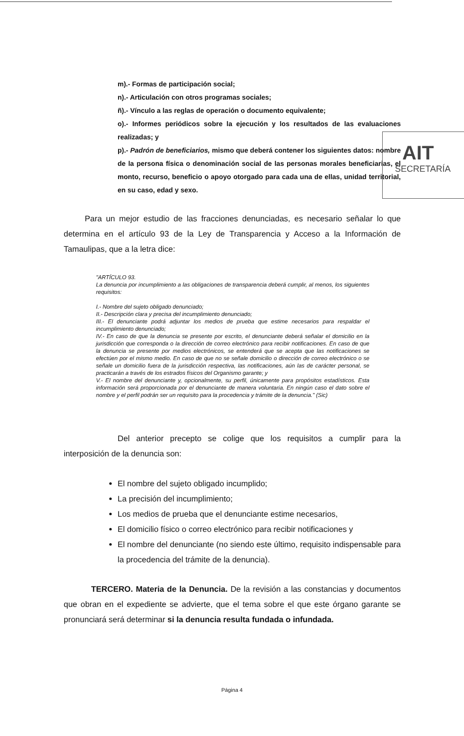m).- Formas de participación social;
n).- Articulación con otros programas sociales;
ñ).- Vínculo a las reglas de operación o documento equivalente;
o).- Informes periódicos sobre la ejecución y los resultados de las evaluaciones realizadas; y
p).- Padrón de beneficiarios, mismo que deberá contener los siguientes datos: nombre de la persona física o denominación social de las personas morales beneficiarias, el monto, recurso, beneficio o apoyo otorgado para cada una de ellas, unidad territorial, en su caso, edad y sexo.
AIT
SECRETARÍA
Para un mejor estudio de las fracciones denunciadas, es necesario señalar lo que determina en el artículo 93 de la Ley de Transparencia y Acceso a la Información de Tamaulipas, que a la letra dice:
"ARTÍCULO 93.
La denuncia por incumplimiento a las obligaciones de transparencia deberá cumplir, al menos, los siguientes requisitos:
I.- Nombre del sujeto obligado denunciado;
II.- Descripción clara y precisa del incumplimiento denunciado;
III.- El denunciante podrá adjuntar los medios de prueba que estime necesarios para respaldar el incumplimiento denunciado;
IV.- En caso de que la denuncia se presente por escrito, el denunciante deberá señalar el domicilio en la jurisdicción que corresponda o la dirección de correo electrónico para recibir notificaciones. En caso de que la denuncia se presente por medios electrónicos, se entenderá que se acepta que las notificaciones se efectúen por el mismo medio. En caso de que no se señale domicilio o dirección de correo electrónico o se señale un domicilio fuera de la jurisdicción respectiva, las notificaciones, aún las de carácter personal, se practicarán a través de los estrados físicos del Organismo garante; y
V.- El nombre del denunciante y, opcionalmente, su perfil, únicamente para propósitos estadísticos. Esta información será proporcionada por el denunciante de manera voluntaria. En ningún caso el dato sobre el nombre y el perfil podrán ser un requisito para la procedencia y trámite de la denuncia." (Sic)
Del anterior precepto se colige que los requisitos a cumplir para la interposición de la denuncia son:
El nombre del sujeto obligado incumplido;
La precisión del incumplimiento;
Los medios de prueba que el denunciante estime necesarios,
El domicilio físico o correo electrónico para recibir notificaciones y
El nombre del denunciante (no siendo este último, requisito indispensable para la procedencia del trámite de la denuncia).
TERCERO. Materia de la Denuncia. De la revisión a las constancias y documentos que obran en el expediente se advierte, que el tema sobre el que este órgano garante se pronunciará será determinar si la denuncia resulta fundada o infundada.
Página 4